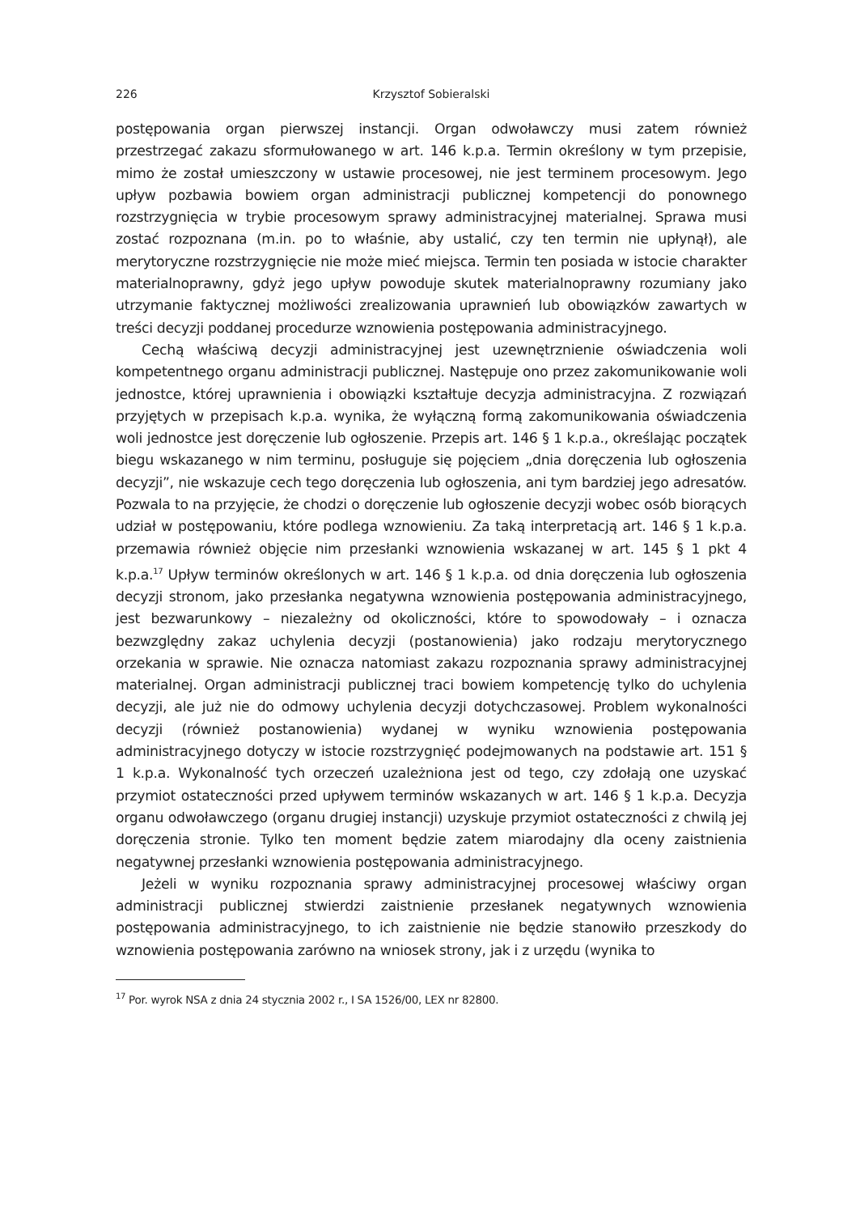226 Krzysztof Sobieralski
postępowania organ pierwszej instancji. Organ odwoławczy musi zatem również przestrzegać zakazu sformułowanego w art. 146 k.p.a. Termin określony w tym przepisie, mimo że został umieszczony w ustawie procesowej, nie jest terminem procesowym. Jego upływ pozbawia bowiem organ administracji publicznej kompetencji do ponownego rozstrzygnięcia w trybie procesowym sprawy administracyjnej materialnej. Sprawa musi zostać rozpoznana (m.in. po to właśnie, aby ustalić, czy ten termin nie upłynął), ale merytoryczne rozstrzygnięcie nie może mieć miejsca. Termin ten posiada w istocie charakter materialnoprawny, gdyż jego upływ powoduje skutek materialnoprawny rozumiany jako utrzymanie faktycznej możliwości zrealizowania uprawnień lub obowiązków zawartych w treści decyzji poddanej procedurze wznowienia postępowania administracyjnego.
Cechą właściwą decyzji administracyjnej jest uzewnętrznienie oświadczenia woli kompetentnego organu administracji publicznej. Następuje ono przez zakomunikowanie woli jednostce, której uprawnienia i obowiązki kształtuje decyzja administracyjna. Z rozwiązań przyjętych w przepisach k.p.a. wynika, że wyłączną formą zakomunikowania oświadczenia woli jednostce jest doręczenie lub ogłoszenie. Przepis art. 146 § 1 k.p.a., określając początek biegu wskazanego w nim terminu, posługuje się pojęciem „dnia doręczenia lub ogłoszenia decyzji”, nie wskazuje cech tego doręczenia lub ogłoszenia, ani tym bardziej jego adresatów. Pozwala to na przyjęcie, że chodzi o doręczenie lub ogłoszenie decyzji wobec osób biorących udział w postępowaniu, które podlega wznowieniu. Za taką interpretacją art. 146 § 1 k.p.a. przemawia również objęcie nim przesłanki wznowienia wskazanej w art. 145 § 1 pkt 4 k.p.a.<sup>17</sup> Upływ terminów określonych w art. 146 § 1 k.p.a. od dnia doręczenia lub ogłoszenia decyzji stronom, jako przesłanka negatywna wznowienia postępowania administracyjnego, jest bezwarunkowy – niezależny od okoliczności, które to spowodowały – i oznacza bezwzględny zakaz uchylenia decyzji (postanowienia) jako rodzaju merytorycznego orzekania w sprawie. Nie oznacza natomiast zakazu rozpoznania sprawy administracyjnej materialnej. Organ administracji publicznej traci bowiem kompetencję tylko do uchylenia decyzji, ale już nie do odmowy uchylenia decyzji dotychczasowej. Problem wykonalności decyzji (również postanowienia) wydanej w wyniku wznowienia postępowania administracyjnego dotyczy w istocie rozstrzygnięć podejmowanych na podstawie art. 151 § 1 k.p.a. Wykonalność tych orzeczeń uzależniona jest od tego, czy zdołają one uzyskać przymiot ostateczności przed upływem terminów wskazanych w art. 146 § 1 k.p.a. Decyzja organu odwoławczego (organu drugiej instancji) uzyskuje przymiot ostateczności z chwilą jej doręczenia stronie. Tylko ten moment będzie zatem miarodajny dla oceny zaistnienia negatywnej przesłanki wznowienia postępowania administracyjnego.
Jeżeli w wyniku rozpoznania sprawy administracyjnej procesowej właściwy organ administracji publicznej stwierdzi zaistnienie przesłanek negatywnych wznowienia postępowania administracyjnego, to ich zaistnienie nie będzie stanowiło przeszkody do wznowienia postępowania zarówno na wniosek strony, jak i z urzędu (wynika to
<sup>17</sup> Por. wyrok NSA z dnia 24 stycznia 2002 r., I SA 1526/00, LEX nr 82800.